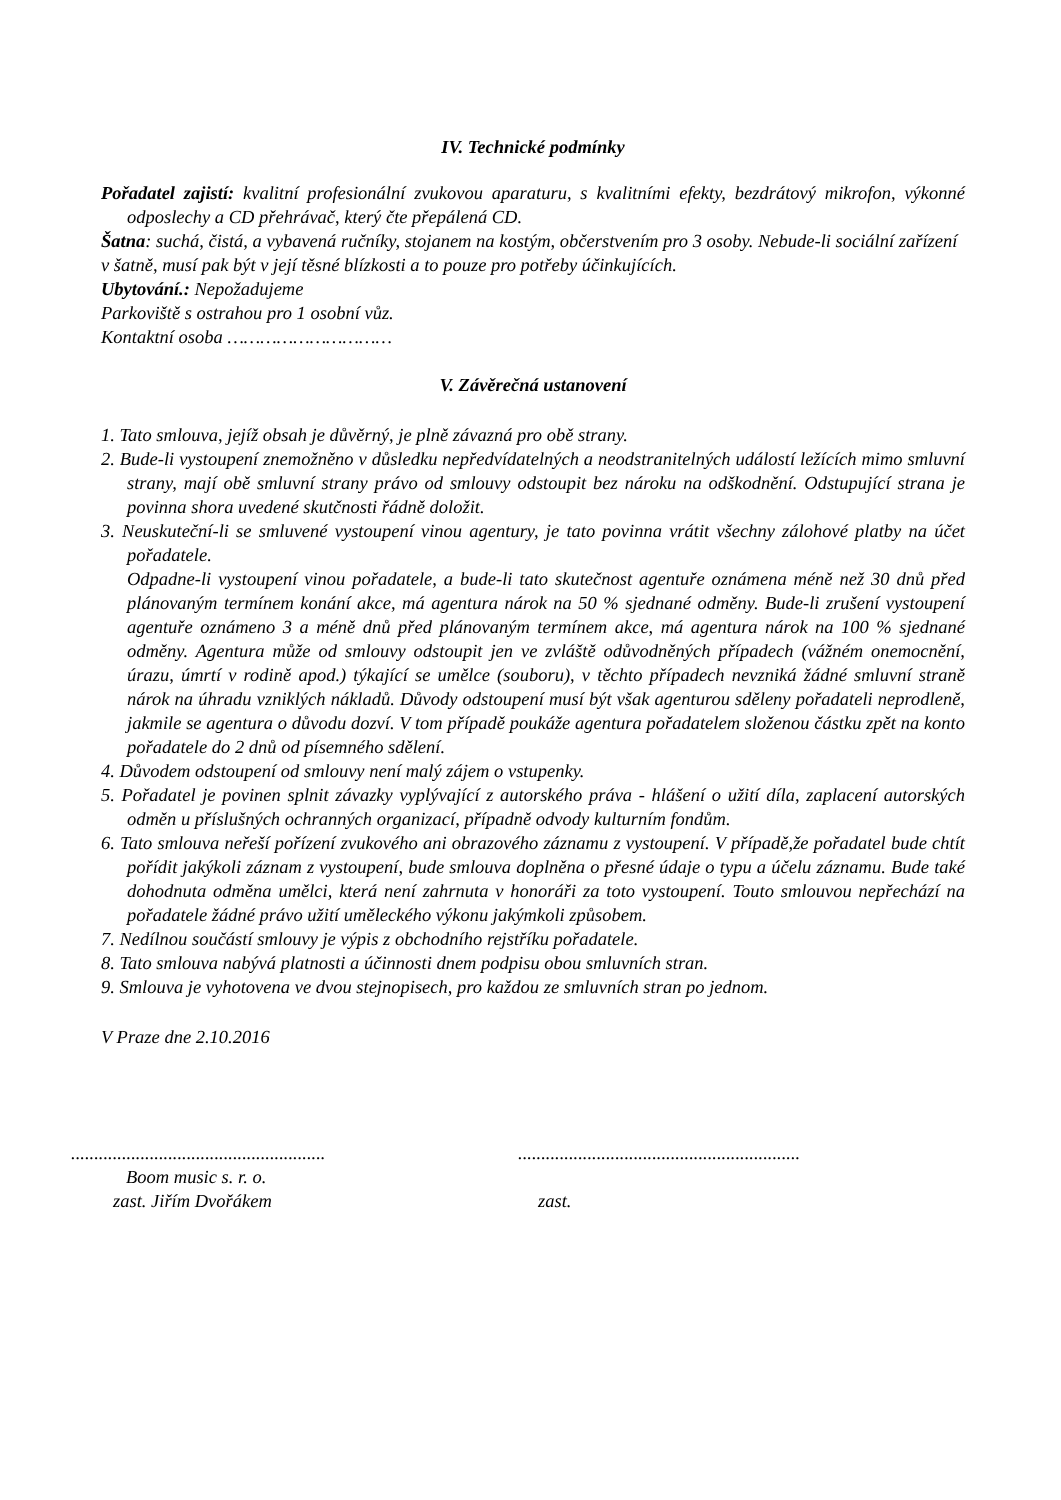IV. Technické podmínky
Pořadatel zajistí: kvalitní profesionální zvukovou aparaturu, s kvalitními efekty, bezdrátový mikrofon, výkonné odposlechy a CD přehrávač, který čte přepálená CD.
Šatna: suchá, čistá, a vybavená ručníky, stojanem na kostým, občerstvením pro 3 osoby. Nebude-li sociální zařízení v šatně, musí pak být v její těsné blízkosti a to pouze pro potřeby účinkujících.
Ubytování.: Nepožadujeme
Parkoviště s ostrahou pro 1 osobní vůz.
Kontaktní osoba …………………………
V. Závěrečná ustanovení
1. Tato smlouva, jejíž obsah je důvěrný, je plně závazná pro obě strany.
2. Bude-li vystoupení znemožněno v důsledku nepředvídatelných a neodstranitelných událostí ležících mimo smluvní strany, mají obě smluvní strany právo od smlouvy odstoupit bez nároku na odškodnění. Odstupující strana je povinna shora uvedené skutčnosti řádně doložit.
3. Neuskuteční-li se smluvené vystoupení vinou agentury, je tato povinna vrátit všechny zálohové platby na účet pořadatele.
Odpadne-li vystoupení vinou pořadatele, a bude-li tato skutečnost agentuře oznámena méně než 30 dnů před plánovaným termínem konání akce, má agentura nárok na 50 % sjednané odměny. Bude-li zrušení vystoupení agentuře oznámeno 3 a méně dnů před plánovaným termínem akce, má agentura nárok na 100 % sjednané odměny. Agentura může od smlouvy odstoupit jen ve zvláště odůvodněných případech (vážném onemocnění, úrazu, úmrtí v rodině apod.) týkající se umělce (souboru), v těchto případech nevzniká žádné smluvní straně nárok na úhradu vzniklých nákladů. Důvody odstoupení musí být však agenturou sděleny pořadateli neprodleně, jakmile se agentura o důvodu dozví. V tom případě poukáže agentura pořadatelem složenou částku zpět na konto pořadatele do 2 dnů od písemného sdělení.
4. Důvodem odstoupení od smlouvy není malý zájem o vstupenky.
5. Pořadatel je povinen splnit závazky vyplývající z autorského práva - hlášení o užití díla, zaplacení autorských odměn u příslušných ochranných organizací, případně odvody kulturním fondům.
6. Tato smlouva neřeší pořízení zvukového ani obrazového záznamu z vystoupení. V případě,že pořadatel bude chtít pořídit jakýkoli záznam z vystoupení, bude smlouva doplněna o přesné údaje o typu a účelu záznamu. Bude také dohodnuta odměna umělci, která není zahrnuta v honoráři za toto vystoupení. Touto smlouvou nepřechází na pořadatele žádné právo užití uměleckého výkonu jakýmkoli způsobem.
7. Nedílnou součástí smlouvy je výpis z obchodního rejstříku pořadatele.
8. Tato smlouva nabývá platnosti a účinnosti dnem podpisu obou smluvních stran.
9. Smlouva je vyhotovena ve dvou stejnopisech, pro každou ze smluvních stran po jednom.
V Praze dne 2.10.2016
.......................................................
Boom music s. r. o.
zast. Jiřím Dvořákem
.............................................................
zast.